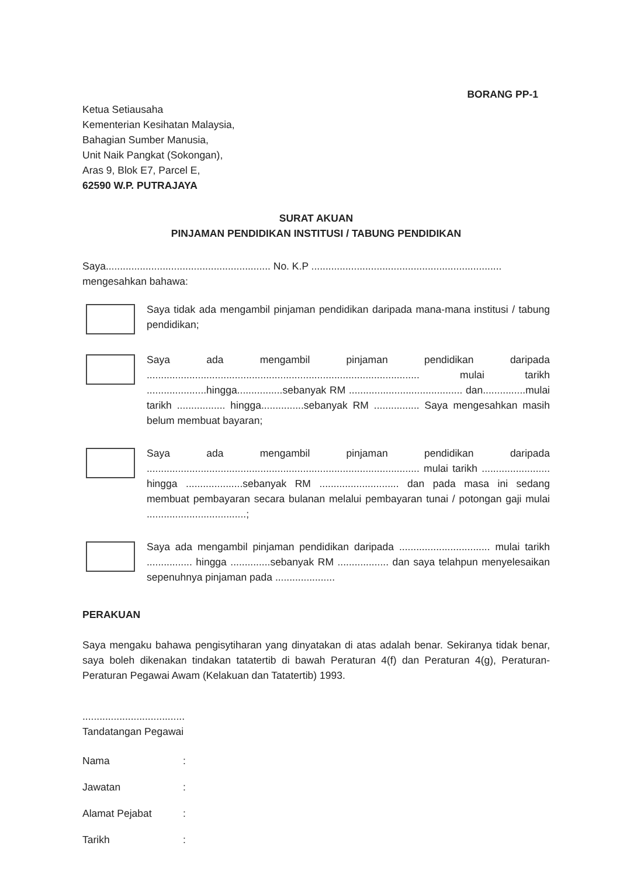BORANG PP-1
Ketua Setiausaha
Kementerian Kesihatan Malaysia,
Bahagian Sumber Manusia,
Unit Naik Pangkat (Sokongan),
Aras 9, Blok E7, Parcel E,
62590 W.P. PUTRAJAYA
SURAT AKUAN
PINJAMAN PENDIDIKAN INSTITUSI / TABUNG PENDIDIKAN
Saya.......................................................... No. K.P ...................................................................
mengesahkan bahawa:
Saya tidak ada mengambil pinjaman pendidikan daripada mana-mana institusi / tabung pendidikan;
Saya ada mengambil pinjaman pendidikan daripada ................................................................................................ mulai tarikh .....................hingga................sebanyak RM ........................................ dan...............mulai tarikh ................. hingga...............sebanyak RM ................ Saya mengesahkan masih belum membuat bayaran;
Saya ada mengambil pinjaman pendidikan daripada ................................................................................................ mulai tarikh ........................ hingga ....................sebanyak RM ............................ dan pada masa ini sedang membuat pembayaran secara bulanan melalui pembayaran tunai / potongan gaji mulai ...................................;
Saya ada mengambil pinjaman pendidikan daripada ................................ mulai tarikh ................ hingga ..............sebanyak RM .................. dan saya telahpun menyelesaikan sepenuhnya pinjaman pada .....................
PERAKUAN
Saya mengaku bahawa pengisytiharan yang dinyatakan di atas adalah benar. Sekiranya tidak benar, saya boleh dikenakan tindakan tatatertib di bawah Peraturan 4(f) dan Peraturan 4(g), Peraturan-Peraturan Pegawai Awam (Kelakuan dan Tatatertib) 1993.
....................................
Tandatangan Pegawai
Nama:
Jawatan:
Alamat Pejabat:
Tarikh: